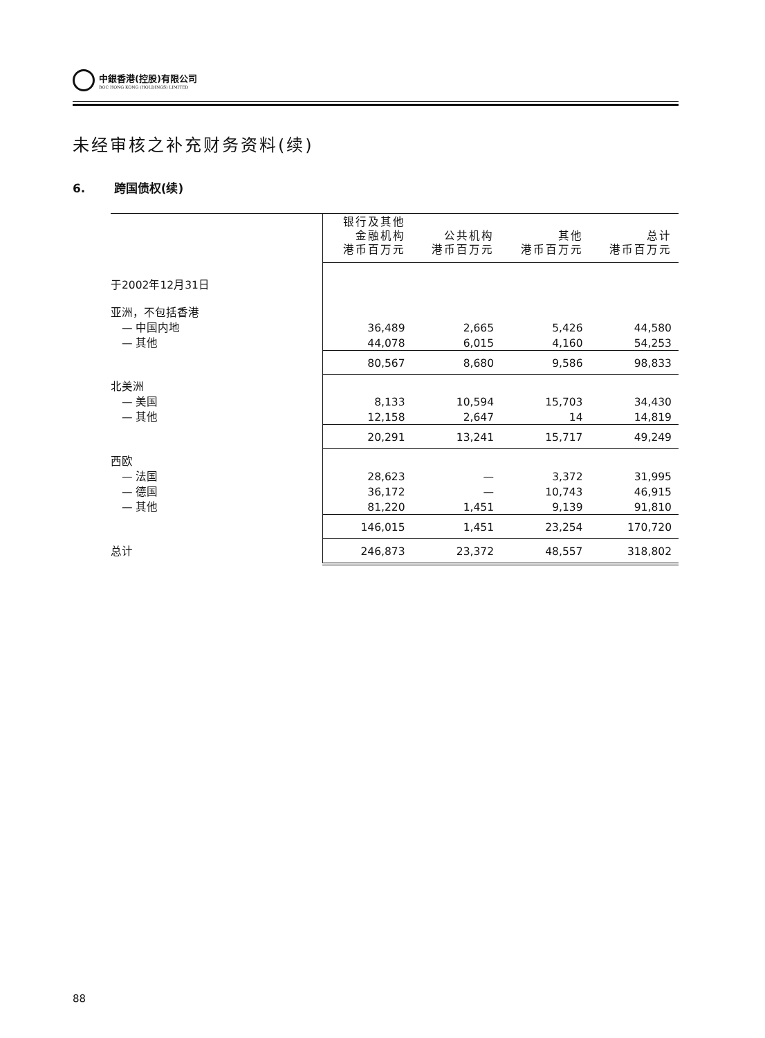中銀香港(控股)有限公司
BOC HONG KONG (HOLDINGS) LIMITED
未经审核之补充财务资料(续)
6. 跨国债权(续)
| | 银行及其他 金融机构 港币百万元 | 公共机构 港币百万元 | 其他 港币百万元 | 总计 港币百万元 |
| --- | --- | --- | --- | --- |
| 于2002年12月31日 | | | | |
| 亚洲，不包括香港 | | | | |
| — 中国内地 | 36,489 | 2,665 | 5,426 | 44,580 |
| — 其他 | 44,078 | 6,015 | 4,160 | 54,253 |
| | 80,567 | 8,680 | 9,586 | 98,833 |
| 北美洲 | | | | |
| — 美国 | 8,133 | 10,594 | 15,703 | 34,430 |
| — 其他 | 12,158 | 2,647 | 14 | 14,819 |
| | 20,291 | 13,241 | 15,717 | 49,249 |
| 西欧 | | | | |
| — 法国 | 28,623 | — | 3,372 | 31,995 |
| — 德国 | 36,172 | — | 10,743 | 46,915 |
| — 其他 | 81,220 | 1,451 | 9,139 | 91,810 |
| | 146,015 | 1,451 | 23,254 | 170,720 |
| 总计 | 246,873 | 23,372 | 48,557 | 318,802 |
88